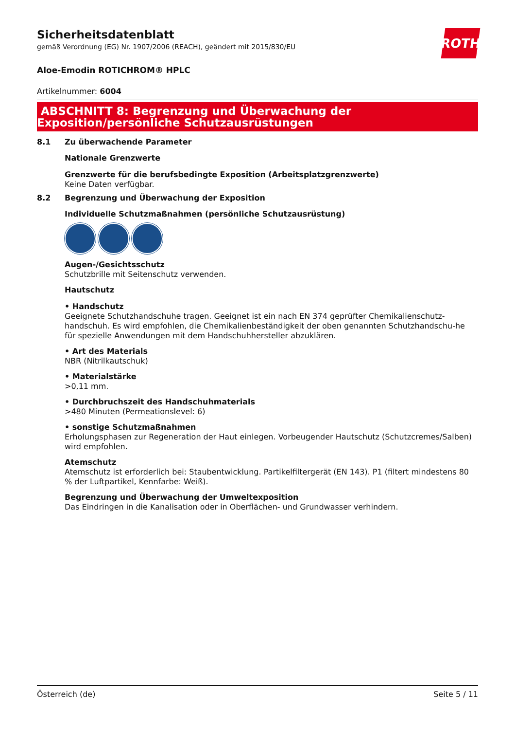Sicherheitsdatenblatt
gemäß Verordnung (EG) Nr. 1907/2006 (REACH), geändert mit 2015/830/EU
ROTH
Aloe-Emodin ROTICHROM® HPLC
Artikelnummer: 6004
ABSCHNITT 8: Begrenzung und Überwachung der Exposition/persönliche Schutzausrüstungen
8.1 Zu überwachende Parameter
Nationale Grenzwerte
Grenzwerte für die berufsbedingte Exposition (Arbeitsplatzgrenzwerte)
Keine Daten verfügbar.
8.2 Begrenzung und Überwachung der Exposition
Individuelle Schutzmaßnahmen (persönliche Schutzausrüstung)
Augen-/Gesichtsschutz
Schutzbrille mit Seitenschutz verwenden.
Hautschutz
• Handschutz
Geeignete Schutzhandschuhe tragen. Geeignet ist ein nach EN 374 geprüfter Chemikalienschutz-handschuh. Es wird empfohlen, die Chemikalienbeständigkeit der oben genannten Schutzhandschu-he für spezielle Anwendungen mit dem Handschuhhersteller abzuklären.
• Art des Materials
NBR (Nitrilkautschuk)
• Materialstärke
>0,11 mm.
• Durchbruchszeit des Handschuhmaterials
>480 Minuten (Permeationslevel: 6)
• sonstige Schutzmaßnahmen
Erholungsphasen zur Regeneration der Haut einlegen. Vorbeugender Hautschutz (Schutzcremes/Salben) wird empfohlen.
Atemschutz
Atemschutz ist erforderlich bei: Staubentwicklung. Partikelfiltergerät (EN 143). P1 (filtert mindestens 80 % der Luftpartikel, Kennfarbe: Weiß).
Begrenzung und Überwachung der Umweltexposition
Das Eindringen in die Kanalisation oder in Oberflächen- und Grundwasser verhindern.
Österreich (de) Seite 5 / 11